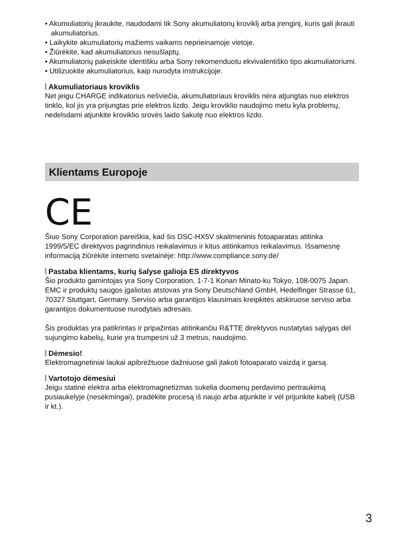• Akumuliatorių įkraukite, naudodami tik Sony akumuliatorių kroviklį arba įrenginį, kuris gali įkrauti akumuliatorius.
• Laikykite akumuliatorių mažiems vaikams neprieinamoje vietoje.
• Žiūrėkite, kad akumuliatorius nesušlaptų.
• Akumuliatorių pakeiskite identišku arba Sony rekomenduotu ekvivalentiško tipo akumuliatoriumi.
• Utilizuokite akumuliatorius, kaip nurodyta instrukcijoje.
Akumuliatoriaus kroviklis
Net jeigu CHARGE indikatorius nešviečia, akumuliatoriaus kroviklis nėra atjungtas nuo elektros tinklo, kol jis yra prijungtas prie elektros lizdo. Jeigu kroviklio naudojimo metu kyla problemų, nedelsdami atjunkite kroviklio srovės laido šakutę nuo elektros lizdo.
Klientams Europoje
CE
Šiuo Sony Corporation pareiškia, kad šis DSC-HX5V skaitmeninis fotoaparatas atitinka 1999/5/EC direktyvos pagrindinius reikalavimus ir kitus atitinkamus reikalavimus. Išsamesnę informaciją žiūrėkite interneto svetainėje: http://www.compliance.sony.de/
Pastaba klientams, kurių šalyse galioja ES direktyvos
Šio produkto gamintojas yra Sony Corporation, 1-7-1 Konan Minato-ku Tokyo, 108-0075 Japan. EMC ir produktų saugos įgaliotas atstovas yra Sony Deutschland GmbH, Hedelfinger Strasse 61, 70327 Stuttgart, Germany. Serviso arba garantijos klausimais kreipkitės atskiruose serviso arba garantijos dokumentuose nurodytais adresais.
Šis produktas yra patikrintas ir pripažintas atitinkančiu R&TTE direktyvos nustatytas sąlygas dėl sujungimo kabelių, kurie yra trumpesni už 3 metrus, naudojimo.
Dėmesio!
Elektromagnetiniai laukai apibrėžtuose dažniuose gali įtakoti fotoaparato vaizdą ir garsą.
Vartotojo dėmesiui
Jeigu statinė elektra arba elektromagnetizmas sukelia duomenų perdavimo pertraukimą pusiaukelyje (nesėkmingai), pradėkite procesą iš naujo arba atjunkite ir vėl prijunkite kabelį (USB ir kt.).
3